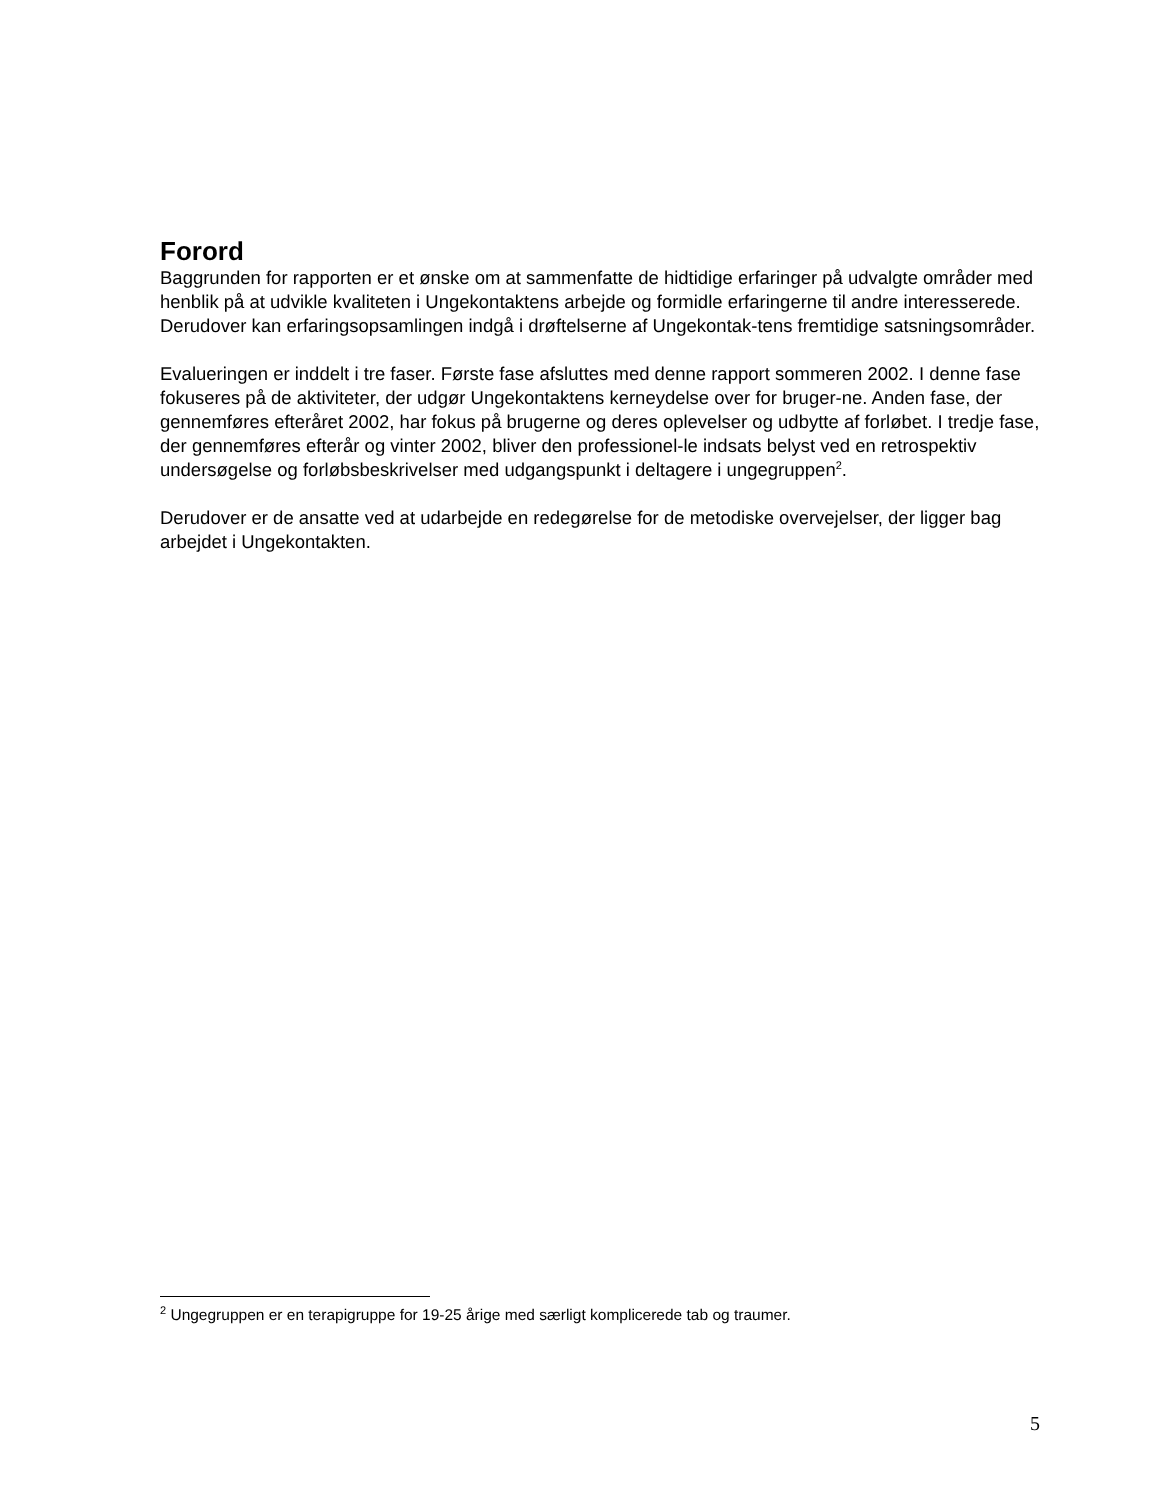Forord
Baggrunden for rapporten er et ønske om at sammenfatte de hidtidige erfaringer på udvalgte områder med henblik på at udvikle kvaliteten i Ungekontaktens arbejde og formidle erfaringerne til andre interesserede. Derudover kan erfaringsopsamlingen indgå i drøftelserne af Ungekontak-tens fremtidige satsningsområder.
Evalueringen er inddelt i tre faser. Første fase afsluttes med denne rapport sommeren 2002. I denne fase fokuseres på de aktiviteter, der udgør Ungekontaktens kerneydelse over for bruger-ne. Anden fase, der gennemføres efteråret 2002, har fokus på brugerne og deres oplevelser og udbytte af forløbet. I tredje fase, der gennemføres efterår og vinter 2002, bliver den professionel-le indsats belyst ved en retrospektiv undersøgelse og forløbsbeskrivelser med udgangspunkt i deltagere i ungegruppen<sup>2</sup>.
Derudover er de ansatte ved at udarbejde en redegørelse for de metodiske overvejelser, der ligger bag arbejdet i Ungekontakten.
<sup>2</sup> Ungegruppen er en terapigruppe for 19-25 årige med særligt komplicerede tab og traumer.
5